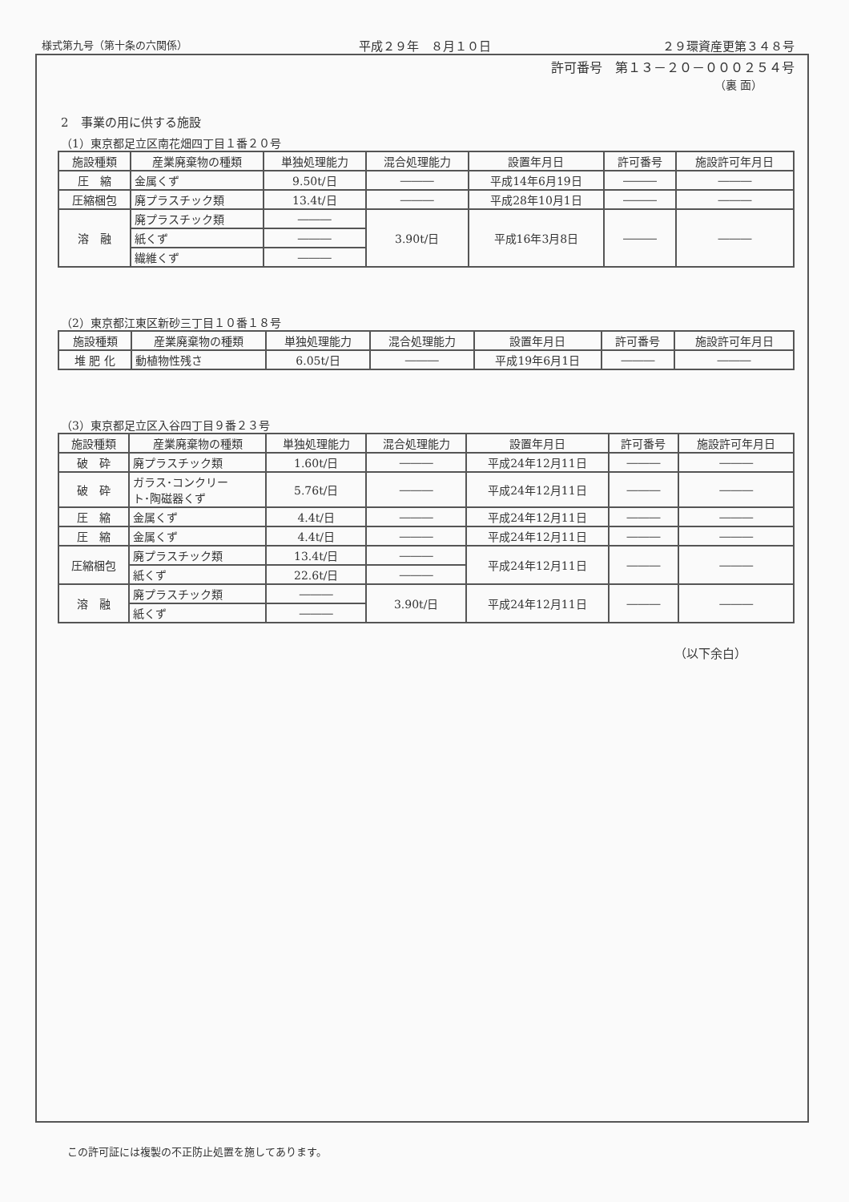様式第九号（第十条の六関係） 平成２９年　８月１０日 ２９環資産更第３４８号
許可番号　第１３－２０－０００２５４号
（裏 面）
2　事業の用に供する施設
（1）東京都足立区南花畑四丁目１番２０号
| 施設種類 | 産業廃棄物の種類 | 単独処理能力 | 混合処理能力 | 設置年月日 | 許可番号 | 施設許可年月日 |
| --- | --- | --- | --- | --- | --- | --- |
| 圧 縮 | 金属くず | 9.50t/日 | ――― | 平成14年6月19日 | ――― | ――― |
| 圧縮梱包 | 廃プラスチック類 | 13.4t/日 | ――― | 平成28年10月1日 | ――― | ――― |
| 溶 融 | 廃プラスチック類 | ――― | 3.90t/日 | 平成16年3月8日 | ――― | ――― |
| | 紙くず | ――― | | | | |
| | 繊維くず | ――― | | | | |
（2）東京都江東区新砂三丁目１０番１８号
| 施設種類 | 産業廃棄物の種類 | 単独処理能力 | 混合処理能力 | 設置年月日 | 許可番号 | 施設許可年月日 |
| --- | --- | --- | --- | --- | --- | --- |
| 堆 肥 化 | 動植物性残さ | 6.05t/日 | ――― | 平成19年6月1日 | ――― | ――― |
（3）東京都足立区入谷四丁目９番２３号
| 施設種類 | 産業廃棄物の種類 | 単独処理能力 | 混合処理能力 | 設置年月日 | 許可番号 | 施設許可年月日 |
| --- | --- | --- | --- | --- | --- | --- |
| 破 砕 | 廃プラスチック類 | 1.60t/日 | ――― | 平成24年12月11日 | ――― | ――― |
| 破 砕 | ガラス･コンクリー ト･陶磁器くず | 5.76t/日 | ――― | 平成24年12月11日 | ――― | ――― |
| 圧 縮 | 金属くず | 4.4t/日 | ――― | 平成24年12月11日 | ――― | ――― |
| 圧 縮 | 金属くず | 4.4t/日 | ――― | 平成24年12月11日 | ――― | ――― |
| 圧縮梱包 | 廃プラスチック類 | 13.4t/日 | ――― | 平成24年12月11日 | ――― | ――― |
| | 紙くず | 22.6t/日 | ――― | | | |
| 溶 融 | 廃プラスチック類 | ――― | 3.90t/日 | 平成24年12月11日 | ――― | ――― |
| | 紙くず | ――― | | | | |
（以下余白）
この許可証には複製の不正防止処置を施してあります。